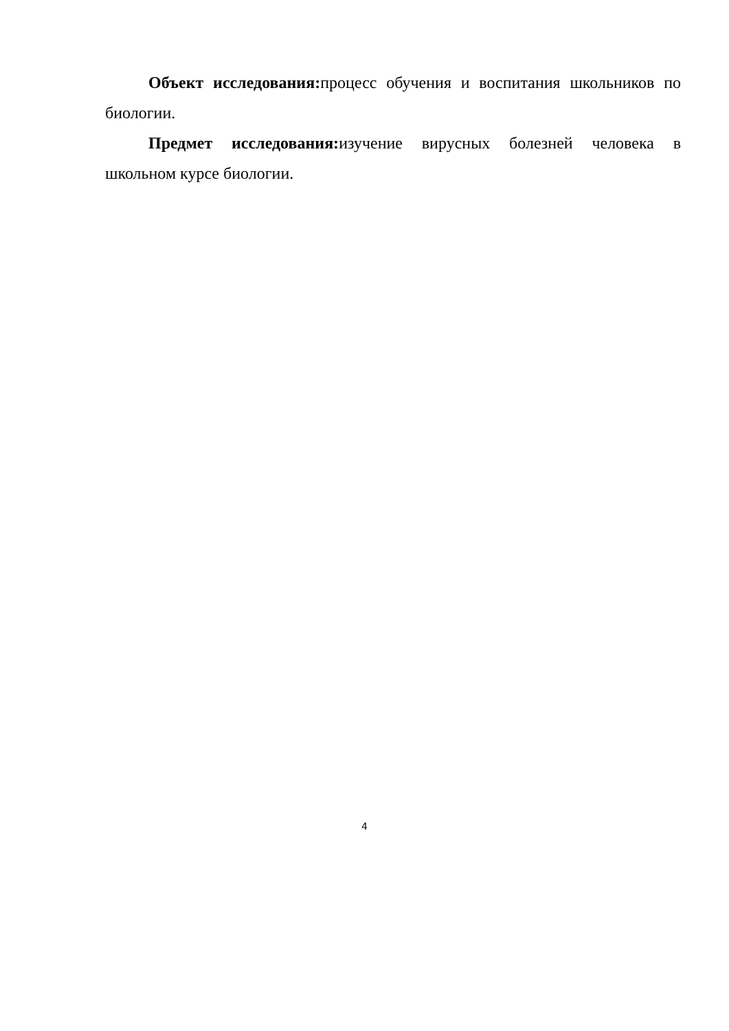Объект исследования: процесс обучения и воспитания школьников по биологии.
Предмет исследования: изучение вирусных болезней человека в школьном курсе биологии.
4